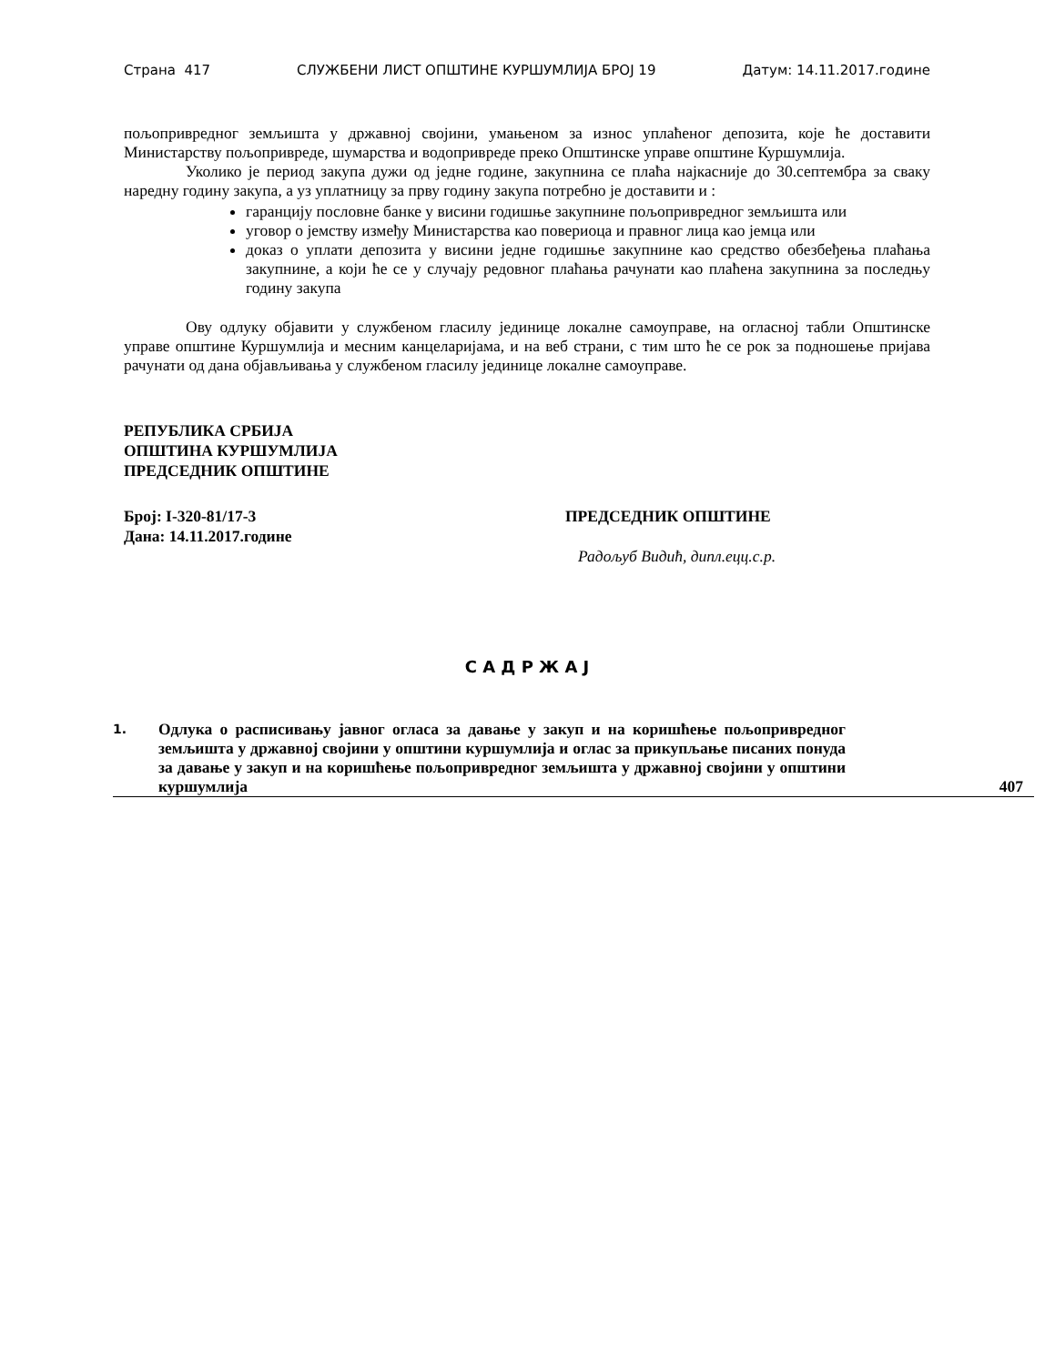Страна 417 СЛУЖБЕНИ ЛИСТ ОПШТИНЕ КУРШУМЛИЈА БРОЈ 19 Датум: 14.11.2017.године
пољопривредног земљишта у државној својини, умањеном за износ уплаћеног депозита, које ће доставити Министарству пољопривреде, шумарства и водопривреде преко Општинске управе општине Куршумлија.
Уколико је период закупа дужи од једне године, закупнина се плаћа најкасније до 30.септембра за сваку наредну годину закупа, а уз уплатницу за прву годину закупа потребно је доставити и :
гаранцију пословне банке у висини годишње закупнине пољопривредног земљишта или
уговор о јемству између Министарства као повериоца и правног лица као јемца или
доказ о уплати депозита у висини једне годишње закупнине као средство обезбеђења плаћања закупнине, а који ће се у случају редовног плаћања рачунати као плаћена закупнина за последњу годину закупа
Ову одлуку објавити у службеном гласилу јединице локалне самоуправе, на огласној табли Општинске управе општине Куршумлија и месним канцеларијама, и на веб страни, с тим што ће се рок за подношење пријава рачунати од дана објављивања у службеном гласилу јединице локалне самоуправе.
РЕПУБЛИКА СРБИЈА
ОПШТИНА КУРШУМЛИЈА
ПРЕДСЕДНИК ОПШТИНЕ
Број: I-320-81/17-3
Дана: 14.11.2017.године
ПРЕДСЕДНИК ОПШТИНЕ
Радољуб Видић, дипл.ецц.с.р.
С А Д Р Ж А Ј
| 1. | Одлука о расписивању јавног огласа за давање у закуп и на коришћење пољопривредног земљишта у државној својини у општини куршумлија и оглас за прикупљање писаних понуда за давање у закуп и на коришћење пољопривредног земљишта у државној својини у општини куршумлија | 407 |